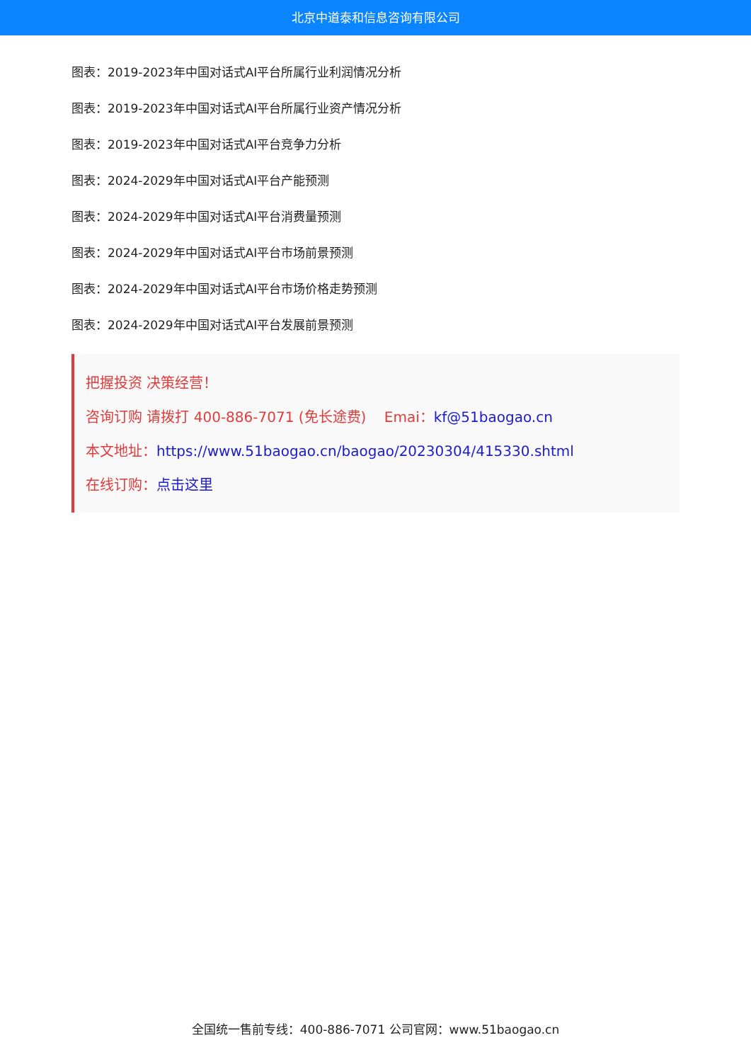北京中道泰和信息咨询有限公司
图表：2019-2023年中国对话式AI平台所属行业利润情况分析
图表：2019-2023年中国对话式AI平台所属行业资产情况分析
图表：2019-2023年中国对话式AI平台竞争力分析
图表：2024-2029年中国对话式AI平台产能预测
图表：2024-2029年中国对话式AI平台消费量预测
图表：2024-2029年中国对话式AI平台市场前景预测
图表：2024-2029年中国对话式AI平台市场价格走势预测
图表：2024-2029年中国对话式AI平台发展前景预测
把握投资 决策经营！
咨询订购 请拨打 400-886-7071 (免长途费) Emai：kf@51baogao.cn
本文地址：https://www.51baogao.cn/baogao/20230304/415330.shtml
在线订购：点击这里
全国统一售前专线：400-886-7071 公司官网：www.51baogao.cn